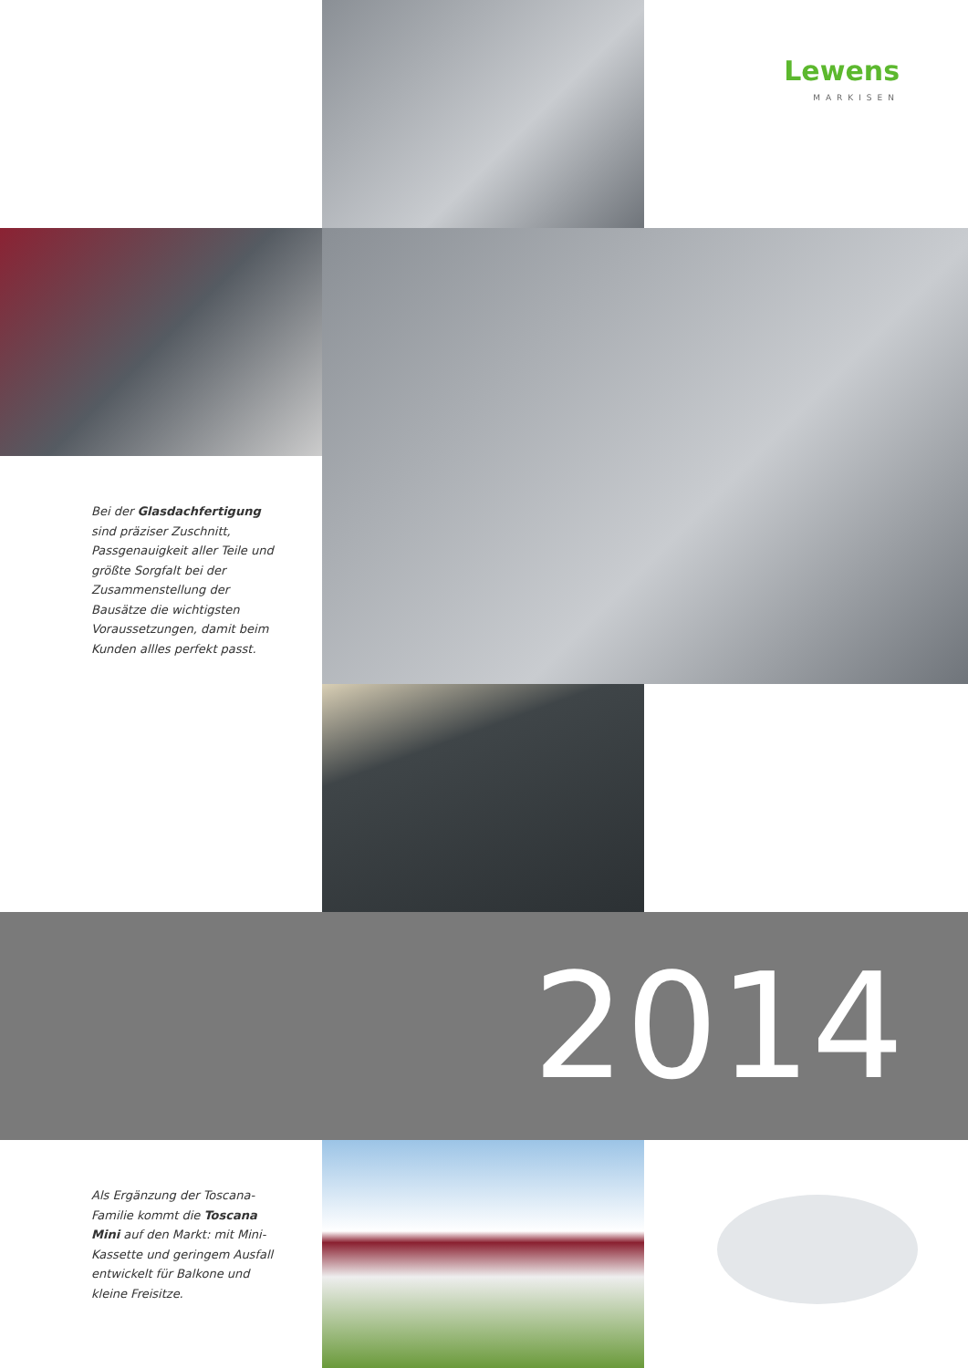Lewens
MARKISEN
Bei der Glasdachfertigung sind präziser Zuschnitt, Passgenauig­keit aller Teile und größte Sorgfalt bei der Zusammenstellung der Bausätze die wichtigsten Voraus­setzungen, damit beim Kunden allles perfekt passt.
2014
Als Ergänzung der Toscana-Familie kommt die Toscana Mini auf den Markt: mit Mini-Kassette und gerin­gem Ausfall entwickelt für Balkone und kleine Freisitze.